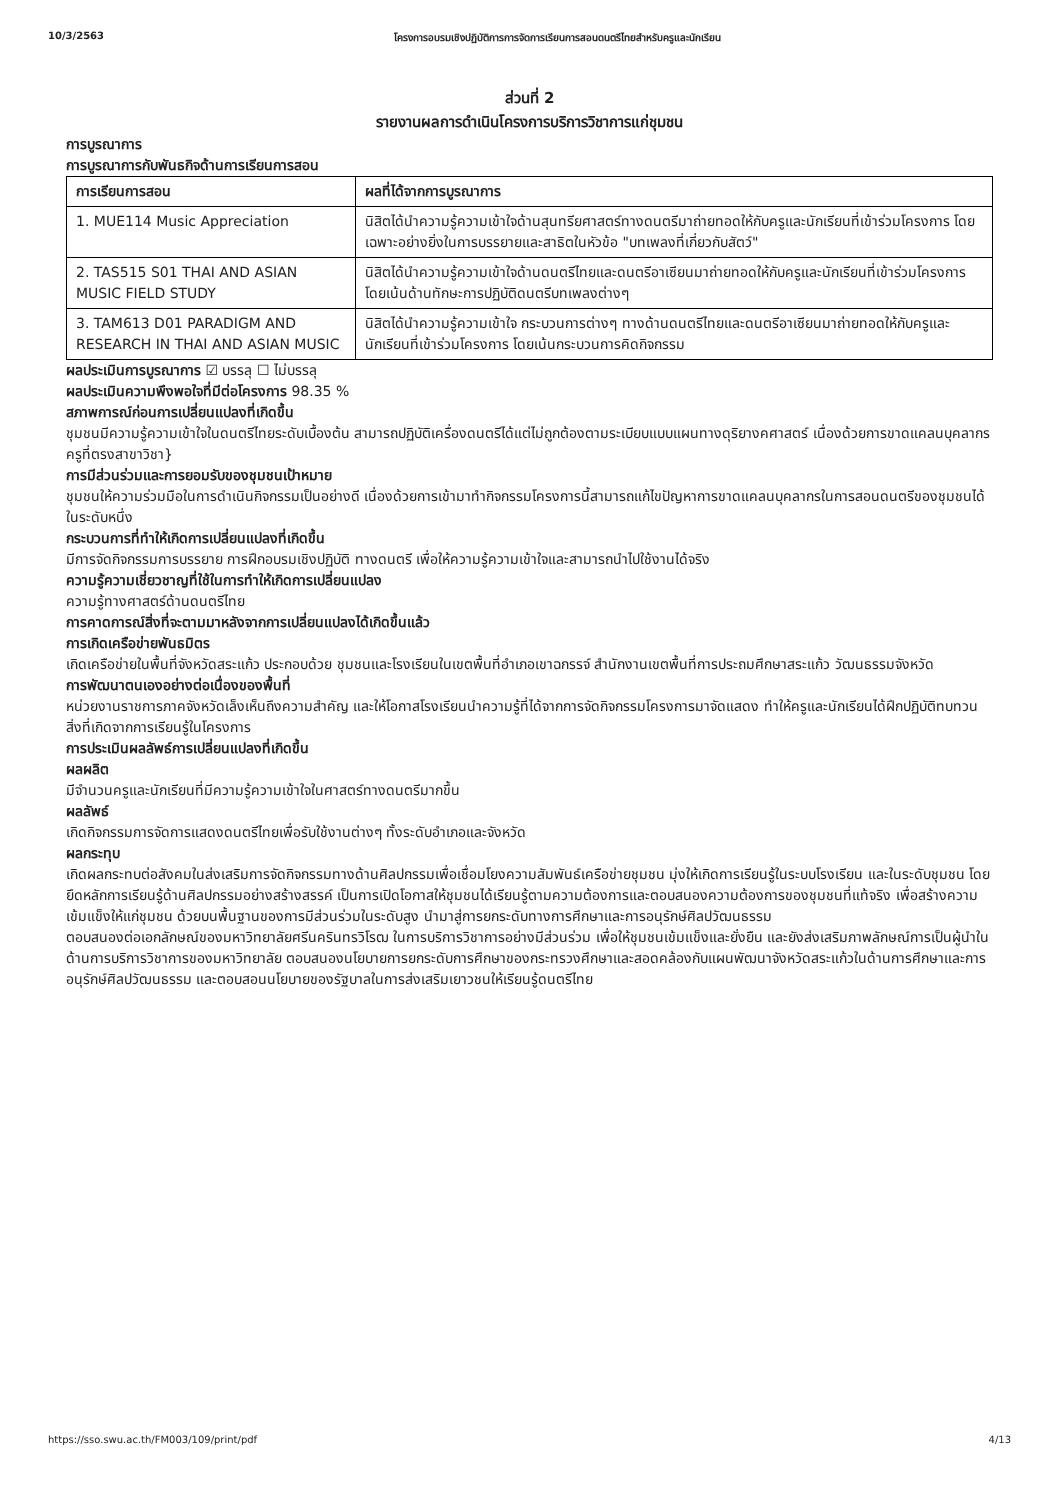10/3/2563 โครงการอบรมเชิงปฏิบัติการการจัดการเรียนการสอนดนตรีไทยสำหรับครูและนักเรียน
ส่วนที่ 2
รายงานผลการดำเนินโครงการบริการวิชาการแก่ชุมชน
การบูรณาการ
การบูรณาการกับพันธกิจด้านการเรียนการสอน
| การเรียนการสอน | ผลที่ได้จากการบูรณาการ |
| --- | --- |
| 1. MUE114 Music Appreciation | นิสิตได้นำความรู้ความเข้าใจด้านสุนทรียศาสตร์ทางดนตรีมาถ่ายทอดให้กับครูและนักเรียนที่เข้าร่วมโครงการ โดยเฉพาะอย่างยิ่งในการบรรยายและสาธิตในหัวข้อ "บทเพลงที่เกี่ยวกับสัตว์" |
| 2. TAS515 S01 THAI AND ASIAN MUSIC FIELD STUDY | นิสิตได้นำความรู้ความเข้าใจด้านดนตรีไทยและดนตรีอาเซียนมาถ่ายทอดให้กับครูและนักเรียนที่เข้าร่วมโครงการ โดยเน้นด้านทักษะการปฏิบัติดนตรีบทเพลงต่างๆ |
| 3. TAM613 D01 PARADIGM AND RESEARCH IN THAI AND ASIAN MUSIC | นิสิตได้นำความรู้ความเข้าใจ กระบวนการต่างๆ ทางด้านดนตรีไทยและดนตรีอาเซียนมาถ่ายทอดให้กับครูและนักเรียนที่เข้าร่วมโครงการ โดยเน้นกระบวนการคิดกิจกรรม |
ผลประเมินการบูรณาการ ☑ บรรลุ ☐ ไม่บรรลุ
ผลประเมินความพึงพอใจที่มีต่อโครงการ 98.35 %
สภาพการณ์ก่อนการเปลี่ยนแปลงที่เกิดขึ้น
ชุมชนมีความรู้ความเข้าใจในดนตรีไทยระดับเบื้องต้น สามารถปฏิบัติเครื่องดนตรีได้แต่ไม่ถูกต้องตามระเบียบแบบแผนทางดุริยางคศาสตร์ เนื่องด้วยการขาดแคลนบุคลากรครูที่ตรงสาขาวิชา}
การมีส่วนร่วมและการยอมรับของชุมชนเป้าหมาย
ชุมชนให้ความร่วมมือในการดำเนินกิจกรรมเป็นอย่างดี เนื่องด้วยการเข้ามาทำกิจกรรมโครงการนี้สามารถแก้ไขปัญหาการขาดแคลนบุคลากรในการสอนดนตรีของชุมชนได้ในระดับหนึ่ง
กระบวนการที่ทำให้เกิดการเปลี่ยนแปลงที่เกิดขึ้น
มีการจัดกิจกรรมการบรรยาย การฝึกอบรมเชิงปฏิบัติ ทางดนตรี เพื่อให้ความรู้ความเข้าใจและสามารถนำไปใช้งานได้จริง
ความรู้ความเชี่ยวชาญที่ใช้ในการทำให้เกิดการเปลี่ยนแปลง
ความรู้ทางศาสตร์ด้านดนตรีไทย
การคาดการณ์สิ่งที่จะตามมาหลังจากการเปลี่ยนแปลงได้เกิดขึ้นแล้ว
การเกิดเครือข่ายพันธมิตร
เกิดเครือข่ายในพื้นที่จังหวัดสระแก้ว ประกอบด้วย ชุมชนและโรงเรียนในเขตพื้นที่อำเภอเขาฉกรรจ์ สำนักงานเขตพื้นที่การประถมศึกษาสระแก้ว วัฒนธรรมจังหวัด
การพัฒนาตนเองอย่างต่อเนื่องของพื้นที่
หน่วยงานราชการภาคจังหวัดเล็งเห็นถึงความสำคัญ และให้โอกาสโรงเรียนนำความรู้ที่ได้จากการจัดกิจกรรมโครงการมาจัดแสดง ทำให้ครูและนักเรียนได้ฝึกปฏิบัติทบทวนสิ่งที่เกิดจากการเรียนรู้ในโครงการ
การประเมินผลลัพธ์การเปลี่ยนแปลงที่เกิดขึ้น
ผลผลิต
มีจำนวนครูและนักเรียนที่มีความรู้ความเข้าใจในศาสตร์ทางดนตรีมากขึ้น
ผลลัพธ์
เกิดกิจกรรมการจัดการแสดงดนตรีไทยเพื่อรับใช้งานต่างๆ ทั้งระดับอำเภอและจังหวัด
ผลกระทุบ
เกิดผลกระทบต่อสังคมในส่งเสริมการจัดกิจกรรมทางด้านศิลปกรรมเพื่อเชื่อมโยงความสัมพันธ์เครือข่ายชุมชน มุ่งให้เกิดการเรียนรู้ในระบบโรงเรียน และในระดับชุมชน โดยยึดหลักการเรียนรู้ด้านศิลปกรรมอย่างสร้างสรรค์ เป็นการเปิดโอกาสให้ชุมชนได้เรียนรู้ตามความต้องการและตอบสนองความต้องการของชุมชนที่แท้จริง เพื่อสร้างความเข้มแข็งให้แก่ชุมชน ด้วยบนพื้นฐานของการมีส่วนร่วมในระดับสูง นำมาสู่การยกระดับทางการศึกษาและการอนุรักษ์ศิลปวัฒนธรรม
ตอบสนองต่อเอกลักษณ์ของมหาวิทยาลัยศรีนครินทรวิโรฒ ในการบริการวิชาการอย่างมีส่วนร่วม เพื่อให้ชุมชนเข้มแข็งและยั่งยืน และยังส่งเสริมภาพลักษณ์การเป็นผู้นำในด้านการบริการวิชาการของมหาวิทยาลัย ตอบสนองนโยบายการยกระดับการศึกษาของกระทรวงศึกษาและสอดคล้องกับแผนพัฒนาจังหวัดสระแก้วในด้านการศึกษาและการอนุรักษ์ศิลปวัฒนธรรม และตอบสอนนโยบายของรัฐบาลในการส่งเสริมเยาวชนให้เรียนรู้ดนตรีไทย
https://sso.swu.ac.th/FM003/109/print/pdf 4/13